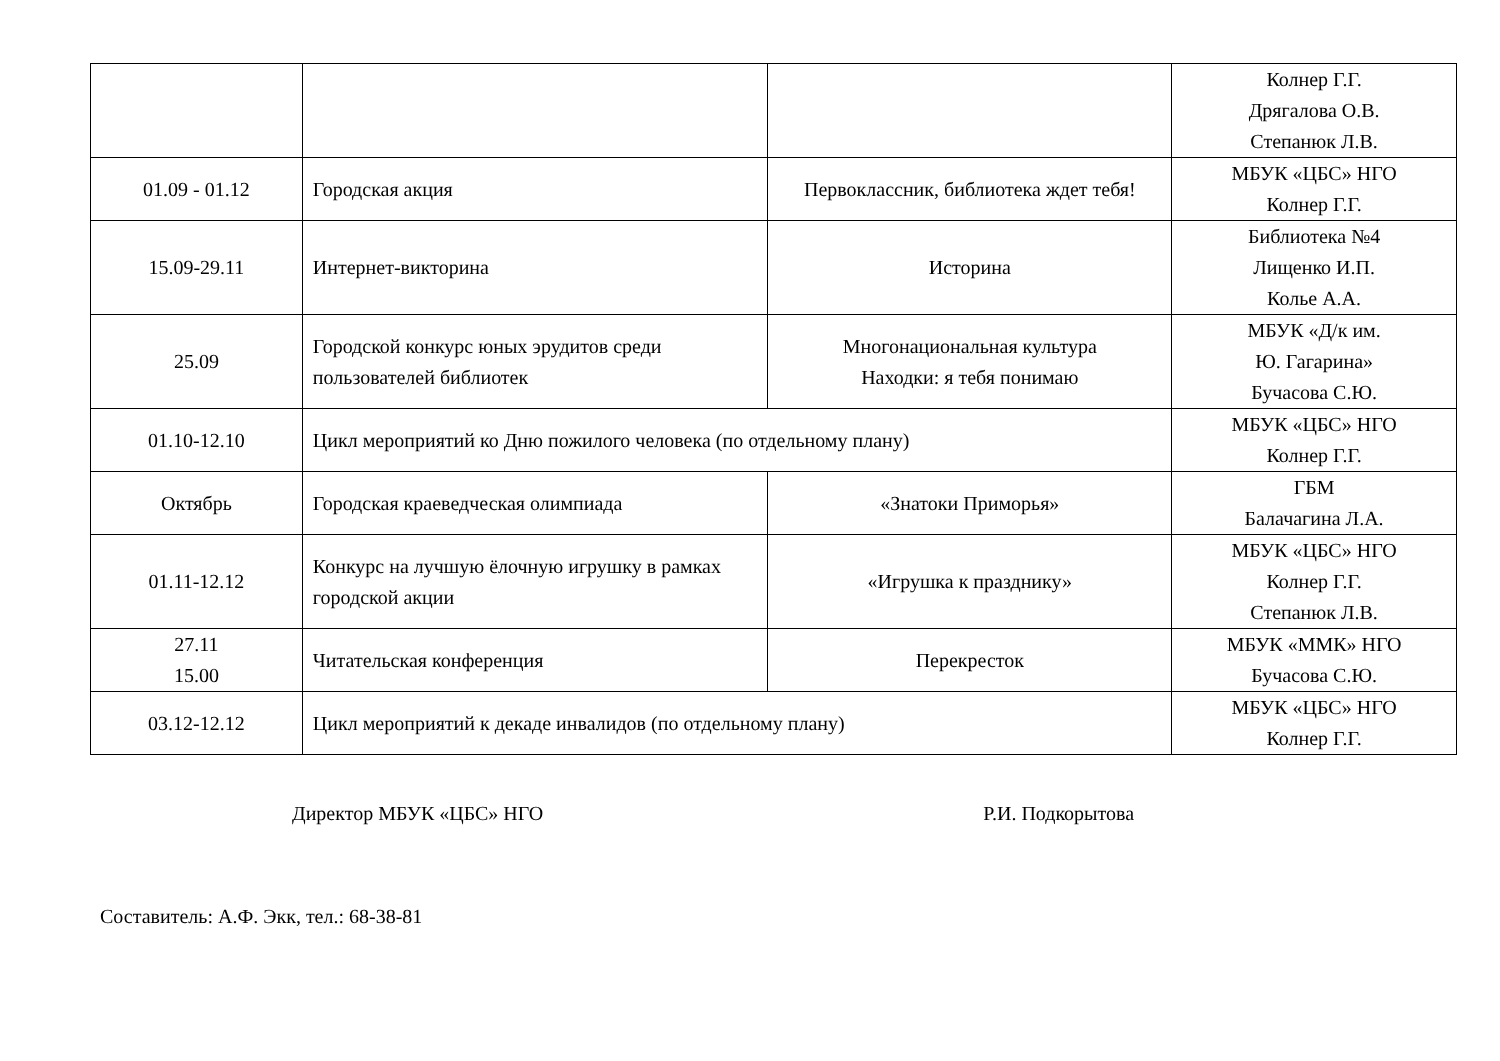| | | | Колнер Г.Г. Дрягалова О.В. Степанюк Л.В. |
| 01.09 - 01.12 | Городская акция | Первоклассник, библиотека ждет тебя! | МБУК «ЦБС» НГО Колнер Г.Г. |
| 15.09-29.11 | Интернет-викторина | Историна | Библиотека №4 Лищенко И.П. Колье А.А. |
| 25.09 | Городской конкурс юных эрудитов среди пользователей библиотек | Многонациональная культура Находки: я тебя понимаю | МБУК «Д/к им. Ю. Гагарина» Бучасова С.Ю. |
| 01.10-12.10 | Цикл мероприятий ко Дню пожилого человека (по отдельному плану) | | МБУК «ЦБС» НГО Колнер Г.Г. |
| Октябрь | Городская краеведческая олимпиада | «Знатоки Приморья» | ГБМ Балачагина Л.А. |
| 01.11-12.12 | Конкурс на лучшую ёлочную игрушку в рамках городской акции | «Игрушка к празднику» | МБУК «ЦБС» НГО Колнер Г.Г. Степанюк Л.В. |
| 27.11 15.00 | Читательская конференция | Перекресток | МБУК «ММК» НГО Бучасова С.Ю. |
| 03.12-12.12 | Цикл мероприятий к декаде инвалидов (по отдельному плану) | | МБУК «ЦБС» НГО Колнер Г.Г. |
Директор МБУК «ЦБС» НГО Р.И. Подкорытова
Составитель: А.Ф. Экк, тел.: 68-38-81